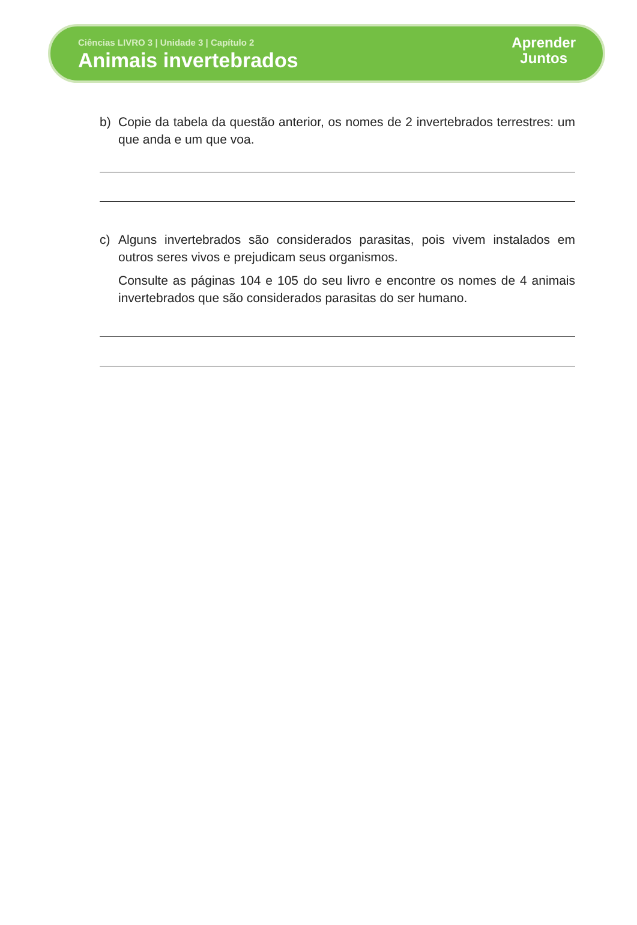Ciências LIVRO 3 | Unidade 3 | Capítulo 2
Animais invertebrados
Aprender
Juntos
b) Copie da tabela da questão anterior, os nomes de 2 invertebrados terrestres: um que anda e um que voa.
c) Alguns invertebrados são considerados parasitas, pois vivem instalados em outros seres vivos e prejudicam seus organismos.
Consulte as páginas 104 e 105 do seu livro e encontre os nomes de 4 animais invertebrados que são considerados parasitas do ser humano.